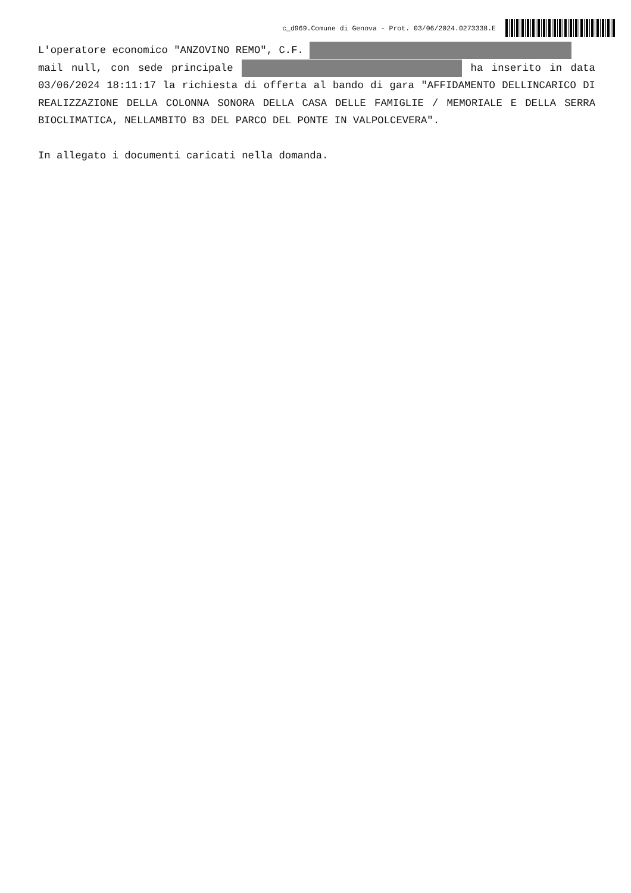c_d969.Comune di Genova - Prot. 03/06/2024.0273338.E
L'operatore economico "ANZOVINO REMO", C.F.
mail null, con sede principale ha inserito in data 03/06/2024 18:11:17 la richiesta di offerta al bando di gara "AFFIDAMENTO DELLINCARICO DI REALIZZAZIONE DELLA COLONNA SONORA DELLA CASA DELLE FAMIGLIE / MEMORIALE E DELLA SERRA BIOCLIMATICA, NELLAMBITO B3 DEL PARCO DEL PONTE IN VALPOLCEVERA".
In allegato i documenti caricati nella domanda.